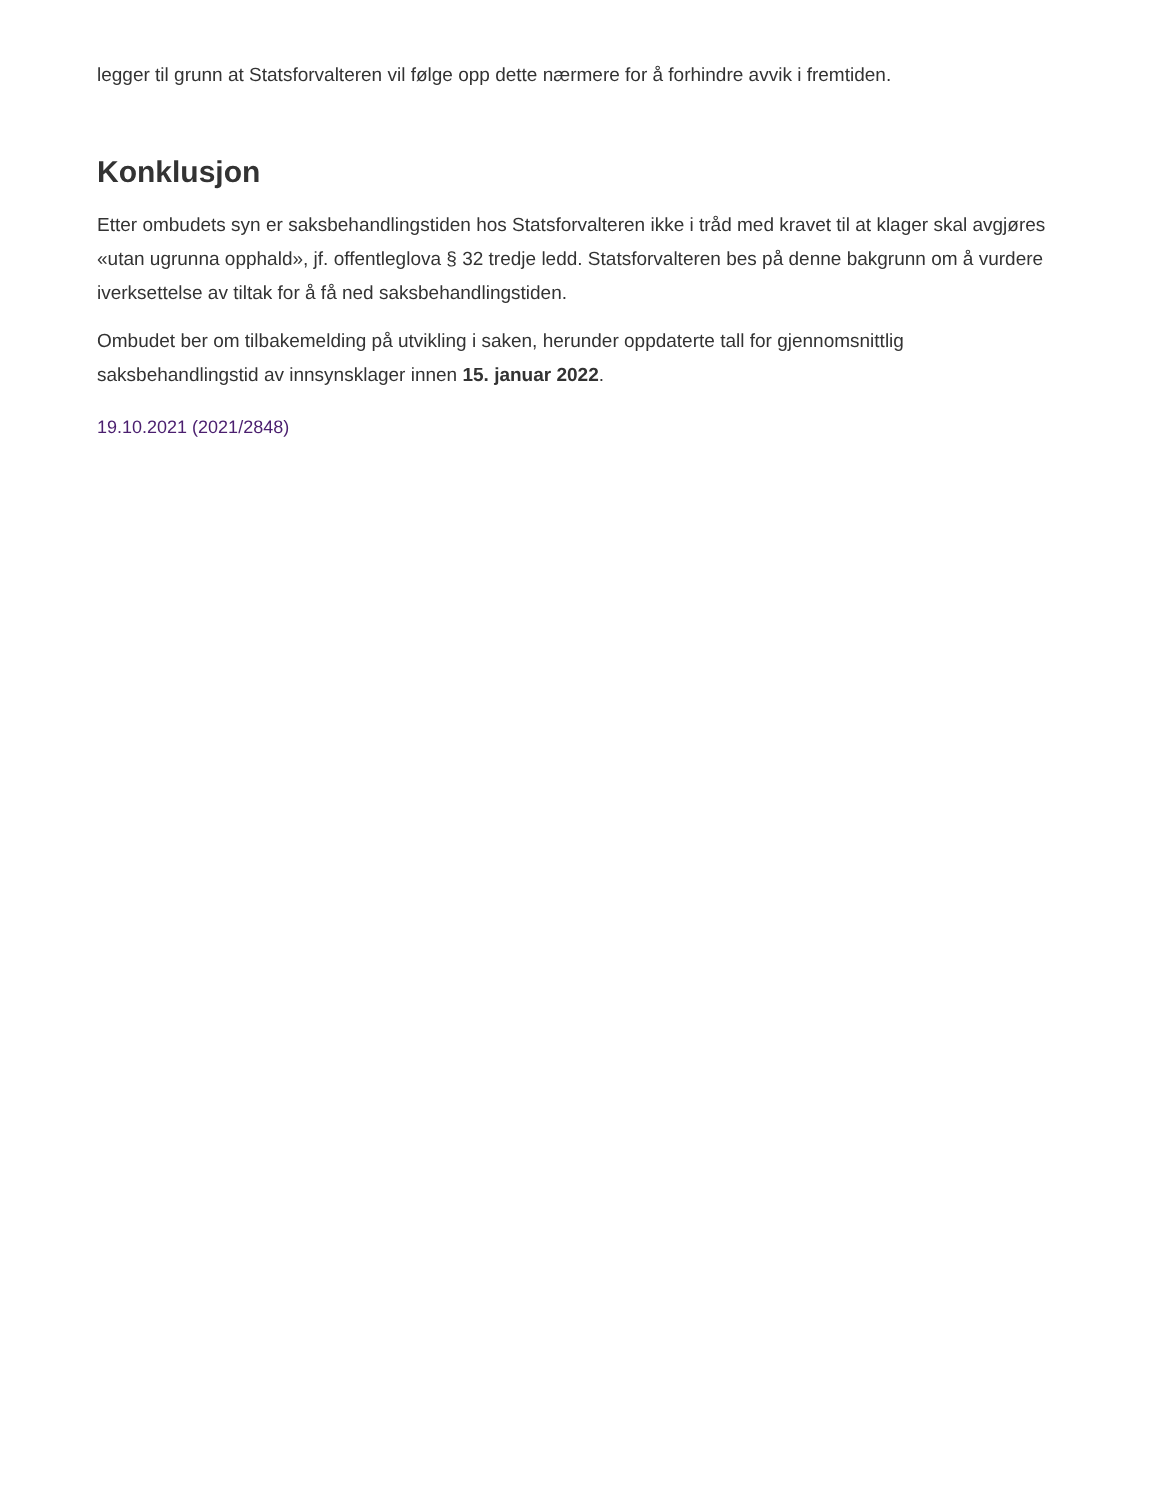legger til grunn at Statsforvalteren vil følge opp dette nærmere for å forhindre avvik i fremtiden.
Konklusjon
Etter ombudets syn er saksbehandlingstiden hos Statsforvalteren ikke i tråd med kravet til at klager skal avgjøres «utan ugrunna opphald», jf. offentleglova § 32 tredje ledd. Statsforvalteren bes på denne bakgrunn om å vurdere iverksettelse av tiltak for å få ned saksbehandlingstiden.
Ombudet ber om tilbakemelding på utvikling i saken, herunder oppdaterte tall for gjennomsnittlig saksbehandlingstid av innsynsklager innen 15. januar 2022.
19.10.2021 (2021/2848)